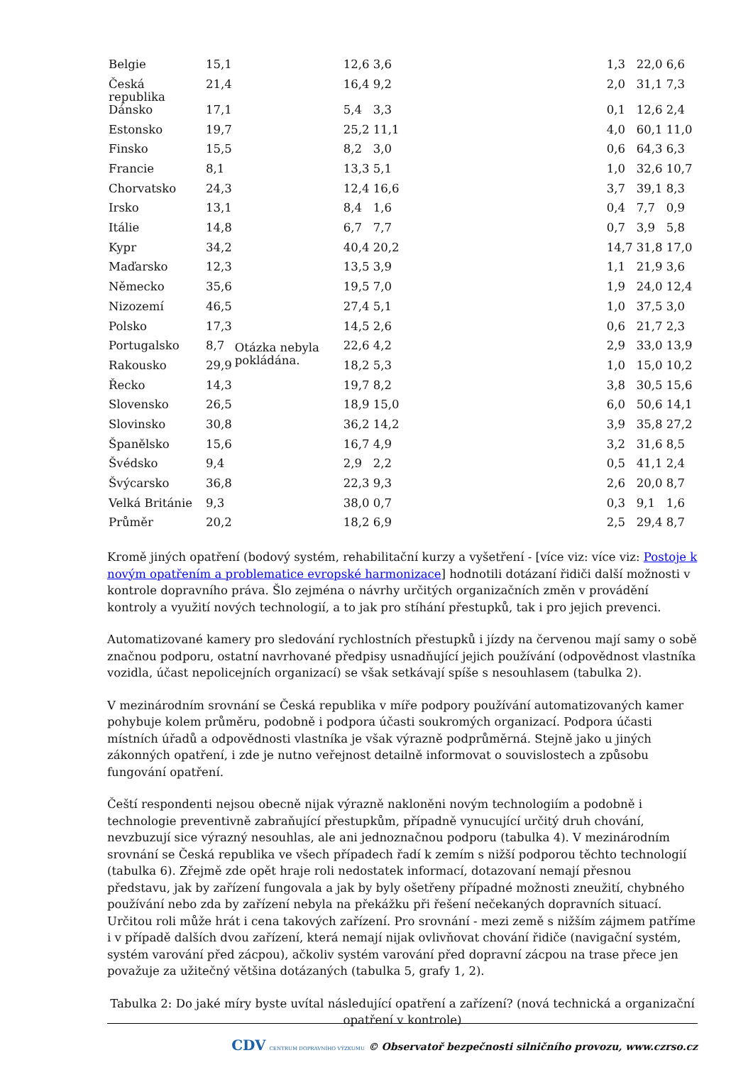| Belgie | 15,1 | Otázka nebyla pokládána. | 12,6 | 3,6 | | | 1,3 | 22,0 | 6,6 |
| Česká republika | 21,4 | | 16,4 | 9,2 | | | 2,0 | 31,1 | 7,3 |
| Dánsko | 17,1 | | 5,4 | 3,3 | | | 0,1 | 12,6 | 2,4 |
| Estonsko | 19,7 | | 25,2 | 11,1 | | | 4,0 | 60,1 | 11,0 |
| Finsko | 15,5 | | 8,2 | 3,0 | | | 0,6 | 64,3 | 6,3 |
| Francie | 8,1 | | 13,3 | 5,1 | | | 1,0 | 32,6 | 10,7 |
| Chorvatsko | 24,3 | | 12,4 | 16,6 | | | 3,7 | 39,1 | 8,3 |
| Irsko | 13,1 | | 8,4 | 1,6 | | | 0,4 | 7,7 | 0,9 |
| Itálie | 14,8 | | 6,7 | 7,7 | | | 0,7 | 3,9 | 5,8 |
| Kypr | 34,2 | | 40,4 | 20,2 | | | 14,7 | 31,8 | 17,0 |
| Maďarsko | 12,3 | | 13,5 | 3,9 | | | 1,1 | 21,9 | 3,6 |
| Německo | 35,6 | | 19,5 | 7,0 | | | 1,9 | 24,0 | 12,4 |
| Nizozemí | 46,5 | | 27,4 | 5,1 | | | 1,0 | 37,5 | 3,0 |
| Polsko | 17,3 | | 14,5 | 2,6 | | | 0,6 | 21,7 | 2,3 |
| Portugalsko | 8,7 | | 22,6 | 4,2 | | | 2,9 | 33,0 | 13,9 |
| Rakousko | 29,9 | | 18,2 | 5,3 | | | 1,0 | 15,0 | 10,2 |
| Řecko | 14,3 | | 19,7 | 8,2 | | | 3,8 | 30,5 | 15,6 |
| Slovensko | 26,5 | | 18,9 | 15,0 | | | 6,0 | 50,6 | 14,1 |
| Slovinsko | 30,8 | | 36,2 | 14,2 | | | 3,9 | 35,8 | 27,2 |
| Španělsko | 15,6 | | 16,7 | 4,9 | | | 3,2 | 31,6 | 8,5 |
| Švédsko | 9,4 | | 2,9 | 2,2 | | | 0,5 | 41,1 | 2,4 |
| Švýcarsko | 36,8 | | 22,3 | 9,3 | | | 2,6 | 20,0 | 8,7 |
| Velká Británie | 9,3 | | 38,0 | 0,7 | | | 0,3 | 9,1 | 1,6 |
| Průměr | 20,2 | | 18,2 | 6,9 | | | 2,5 | 29,4 | 8,7 |
Kromě jiných opatření (bodový systém, rehabilitační kurzy a vyšetření - [více viz: více viz: Postoje k novým opatřením a problematice evropské harmonizace] hodnotili dotázaní řidiči další možnosti v kontrole dopravního práva. Šlo zejména o návrhy určitých organizačních změn v provádění kontroly a využití nových technologií, a to jak pro stíhání přestupků, tak i pro jejich prevenci.
Automatizované kamery pro sledování rychlostních přestupků i jízdy na červenou mají samy o sobě značnou podporu, ostatní navrhované předpisy usnadňující jejich používání (odpovědnost vlastníka vozidla, účast nepolicejních organizací) se však setkávají spíše s nesouhlasem (tabulka 2).
V mezinárodním srovnání se Česká republika v míře podpory používání automatizovaných kamer pohybuje kolem průměru, podobně i podpora účasti soukromých organizací. Podpora účasti místních úřadů a odpovědnosti vlastníka je však výrazně podprůměrná. Stejně jako u jiných zákonných opatření, i zde je nutno veřejnost detailně informovat o souvislostech a způsobu fungování opatření.
Čeští respondenti nejsou obecně nijak výrazně nakloněni novým technologiím a podobně i technologie preventivně zabraňující přestupkům, případně vynucující určitý druh chování, nevzbuzují sice výrazný nesouhlas, ale ani jednoznačnou podporu (tabulka 4). V mezinárodním srovnání se Česká republika ve všech případech řadí k zemím s nižší podporou těchto technologií (tabulka 6). Zřejmě zde opět hraje roli nedostatek informací, dotazovaní nemají přesnou představu, jak by zařízení fungovala a jak by byly ošetřeny případné možnosti zneužití, chybného používání nebo zda by zařízení nebyla na překážku při řešení nečekaných dopravních situací. Určitou roli může hrát i cena takových zařízení. Pro srovnání - mezi země s nižším zájmem patříme i v případě dalších dvou zařízení, která nemají nijak ovlivňovat chování řidiče (navigační systém, systém varování před zácpou), ačkoliv systém varování před dopravní zácpou na trase přece jen považuje za užitečný většina dotázaných (tabulka 5, grafy 1, 2).
Tabulka 2: Do jaké míry byste uvítal následující opatření a zařízení? (nová technická a organizační opatření v kontrole)
CDV CENTRUM DOPRAVNÍHO VÝZKUMU © Observatoř bezpečnosti silničního provozu, www.czrso.cz